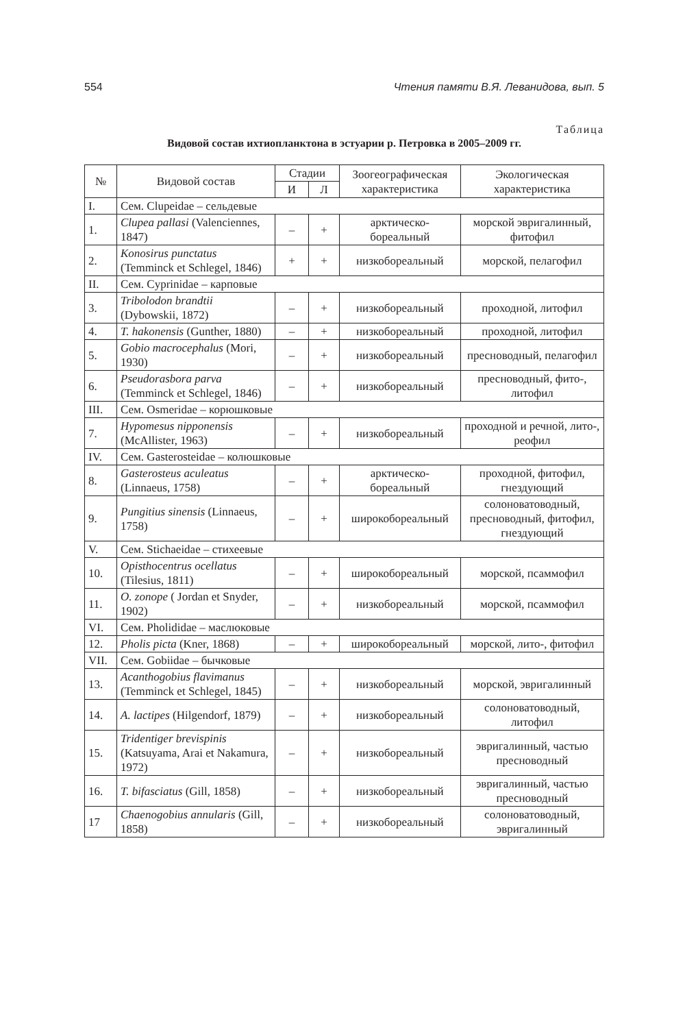554 Чтения памяти В.Я. Леванидова, вып. 5
Таблица
Видовой состав ихтиопланктона в эстуарии р. Петровка в 2005–2009 гг.
| № | Видовой состав | Стадии | | Зоогеографическая характеристика | Экологическая характеристика |
| --- | --- | --- | --- | --- | --- |
| | | И | Л | | |
| I. | Сем. Clupeidae – сельдевые | | | | |
| 1. | Clupea pallasi (Valenciennes, 1847) | – | + | арктическо-бореальный | морской эвригалинный, фитофил |
| 2. | Konosirus punctatus (Temminck et Schlegel, 1846) | + | + | низкобореальный | морской, пелагофил |
| II. | Сем. Cyprinidae – карповые | | | | |
| 3. | Tribolodon brandtii (Dybowskii, 1872) | – | + | низкобореальный | проходной, литофил |
| 4. | T. hakonensis (Gunther, 1880) | – | + | низкобореальный | проходной, литофил |
| 5. | Gobio macrocephalus (Mori, 1930) | – | + | низкобореальный | пресноводный, пелагофил |
| 6. | Pseudorasbora parva (Temminck et Schlegel, 1846) | – | + | низкобореальный | пресноводный, фито-, литофил |
| III. | Сем. Osmeridae – корюшковые | | | | |
| 7. | Hypomesus nipponensis (McAllister, 1963) | – | + | низкобореальный | проходной и речной, лито-, реофил |
| IV. | Сем. Gasterosteidae – колюшковые | | | | |
| 8. | Gasterosteus aculeatus (Linnaeus, 1758) | – | + | арктическо-бореальный | проходной, фитофил, гнездующий |
| 9. | Pungitius sinensis (Linnaeus, 1758) | – | + | широкобореальный | солоноватоводный, пресноводный, фитофил, гнездующий |
| V. | Сем. Stichaeidae – стихеевые | | | | |
| 10. | Opisthocentrus ocellatus (Tilesius, 1811) | – | + | широкобореальный | морской, псаммофил |
| 11. | O. zonope ( Jordan et Snyder, 1902) | – | + | низкобореальный | морской, псаммофил |
| VI. | Сем. Pholididae – маслюковые | | | | |
| 12. | Pholis picta (Kner, 1868) | – | + | широкобореальный | морской, лито-, фитофил |
| VII. | Сем. Gobiidae – бычковые | | | | |
| 13. | Acanthogobius flavimanus (Temminck et Schlegel, 1845) | – | + | низкобореальный | морской, эвригалинный |
| 14. | A. lactipes (Hilgendorf, 1879) | – | + | низкобореальный | солоноватоводный, литофил |
| 15. | Tridentiger brevispinis (Katsuyama, Arai et Nakamura, 1972) | – | + | низкобореальный | эвригалинный, частью пресноводный |
| 16. | T. bifasciatus (Gill, 1858) | – | + | низкобореальный | эвригалинный, частью пресноводный |
| 17 | Chaenogobius annularis (Gill, 1858) | – | + | низкобореальный | солоноватоводный, эвригалинный |